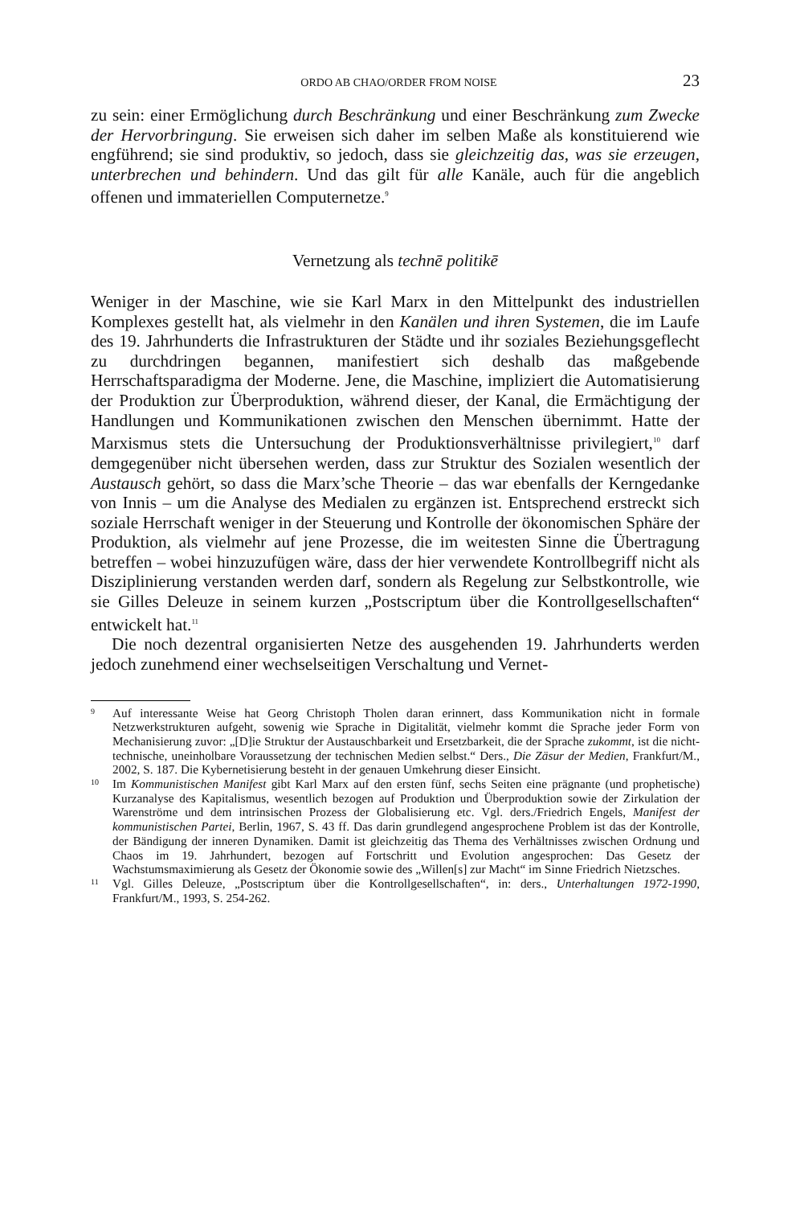ORDO AB CHAO/ORDER FROM NOISE 23
zu sein: einer Ermöglichung durch Beschränkung und einer Beschränkung zum Zwecke der Hervorbringung. Sie erweisen sich daher im selben Maße als konstituierend wie engführend; sie sind produktiv, so jedoch, dass sie gleichzeitig das, was sie erzeugen, unterbrechen und behindern. Und das gilt für alle Kanäle, auch für die angeblich offenen und immateriellen Computernetze.<sup>9</sup>
Vernetzung als technē politikē
Weniger in der Maschine, wie sie Karl Marx in den Mittelpunkt des industriellen Komplexes gestellt hat, als vielmehr in den Kanälen und ihren Systemen, die im Laufe des 19. Jahrhunderts die Infrastrukturen der Städte und ihr soziales Beziehungsgeflecht zu durchdringen begannen, manifestiert sich deshalb das maßgebende Herrschaftsparadigma der Moderne. Jene, die Maschine, impliziert die Automatisierung der Produktion zur Überproduktion, während dieser, der Kanal, die Ermächtigung der Handlungen und Kommunikationen zwischen den Menschen übernimmt. Hatte der Marxismus stets die Untersuchung der Produktionsverhältnisse privilegiert,<sup>10</sup> darf demgegenüber nicht übersehen werden, dass zur Struktur des Sozialen wesentlich der Austausch gehört, so dass die Marx’sche Theorie – das war ebenfalls der Kerngedanke von Innis – um die Analyse des Medialen zu ergänzen ist. Entsprechend erstreckt sich soziale Herrschaft weniger in der Steuerung und Kontrolle der ökonomischen Sphäre der Produktion, als vielmehr auf jene Prozesse, die im weitesten Sinne die Übertragung betreffen – wobei hinzuzufügen wäre, dass der hier verwendete Kontrollbegriff nicht als Disziplinierung verstanden werden darf, sondern als Regelung zur Selbstkontrolle, wie sie Gilles Deleuze in seinem kurzen „Postscriptum über die Kontrollgesellschaften“ entwickelt hat.<sup>11</sup>
Die noch dezentral organisierten Netze des ausgehenden 19. Jahrhunderts werden jedoch zunehmend einer wechselseitigen Verschaltung und Vernet-
9
Auf interessante Weise hat Georg Christoph Tholen daran erinnert, dass Kommunikation nicht in formale Netzwerkstrukturen aufgeht, sowenig wie Sprache in Digitalität, vielmehr kommt die Sprache jeder Form von Mechanisierung zuvor: „[D]ie Struktur der Austauschbarkeit und Ersetzbarkeit, die der Sprache zukommt, ist die nicht-technische, uneinholbare Voraussetzung der technischen Medien selbst.“ Ders., Die Zäsur der Medien, Frankfurt/M., 2002, S. 187. Die Kybernetisierung besteht in der genauen Umkehrung dieser Einsicht.
10
Im Kommunistischen Manifest gibt Karl Marx auf den ersten fünf, sechs Seiten eine prägnante (und prophetische) Kurzanalyse des Kapitalismus, wesentlich bezogen auf Produktion und Überproduktion sowie der Zirkulation der Warenströme und dem intrinsischen Prozess der Globalisierung etc. Vgl. ders./Friedrich Engels, Manifest der kommunistischen Partei, Berlin, 1967, S. 43 ff. Das darin grundlegend angesprochene Problem ist das der Kontrolle, der Bändigung der inneren Dynamiken. Damit ist gleichzeitig das Thema des Verhältnisses zwischen Ordnung und Chaos im 19. Jahrhundert, bezogen auf Fortschritt und Evolution angesprochen: Das Gesetz der Wachstumsmaximierung als Gesetz der Ökonomie sowie des „Willen[s] zur Macht“ im Sinne Friedrich Nietzsches.
11
Vgl. Gilles Deleuze, „Postscriptum über die Kontrollgesellschaften“, in: ders., Unterhaltungen 1972-1990, Frankfurt/M., 1993, S. 254-262.